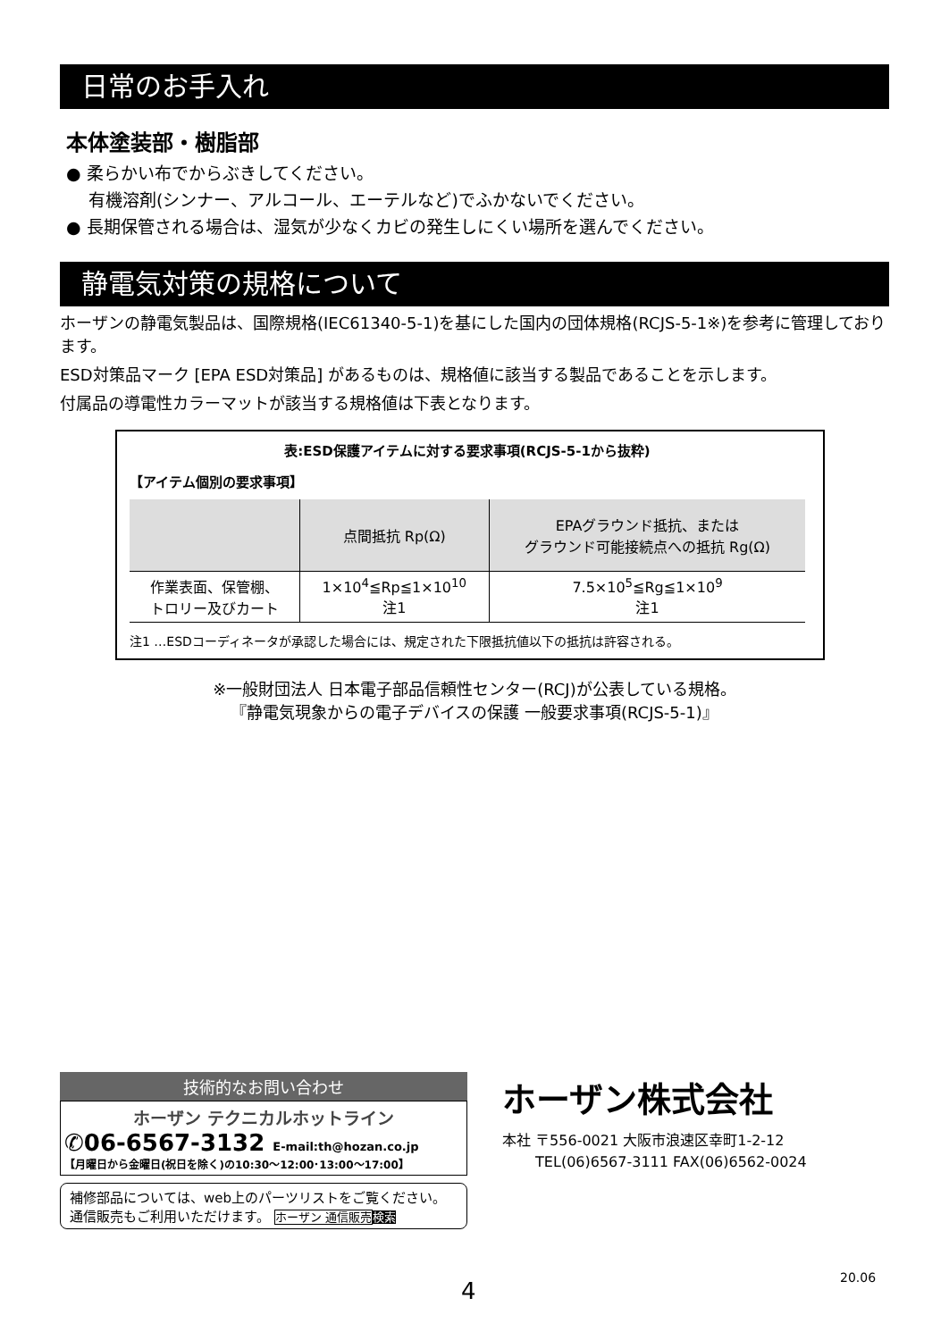日常のお手入れ
本体塗装部・樹脂部
● 柔らかい布でからぶきしてください。
　 有機溶剤(シンナー、アルコール、エーテルなど)でふかないでください。
● 長期保管される場合は、湿気が少なくカビの発生しにくい場所を選んでください。
静電気対策の規格について
ホーザンの静電気製品は、国際規格(IEC61340-5-1)を基にした国内の団体規格(RCJS-5-1※)を参考に管理しております。
ESD対策品マーク [EPA ESD対策品] があるものは、規格値に該当する製品であることを示します。
付属品の導電性カラーマットが該当する規格値は下表となります。
表:ESD保護アイテムに対する要求事項(RCJS-5-1から抜粋)
【アイテム個別の要求事項】
| | 点間抵抗 Rp(Ω) | EPAグラウンド抵抗、または グラウンド可能接続点への抵抗 Rg(Ω) |
| --- | --- | --- |
| 作業表面、保管棚、 トロリー及びカート | 1×10<sup>4</sup>≦Rp≦1×10<sup>10</sup> 注1 | 7.5×10<sup>5</sup>≦Rg≦1×10<sup>9</sup> 注1 |
注1 …ESDコーディネータが承認した場合には、規定された下限抵抗値以下の抵抗は許容される。
※一般財団法人 日本電子部品信頼性センター(RCJ)が公表している規格。
『静電気現象からの電子デバイスの保護 一般要求事項(RCJS-5-1)』
技術的なお問い合わせ
ホーザン テクニカルホットライン
✆06-6567-3132 E-mail:th@hozan.co.jp
【月曜日から金曜日(祝日を除く)の10:30～12:00･13:00～17:00】
補修部品については、web上のパーツリストをご覧ください。
通信販売もご利用いただけます。 ホーザン 通信販売 検索
ホーザン株式会社
本社 〒556-0021 大阪市浪速区幸町1-2-12
　　 TEL(06)6567-3111 FAX(06)6562-0024
4 20.06